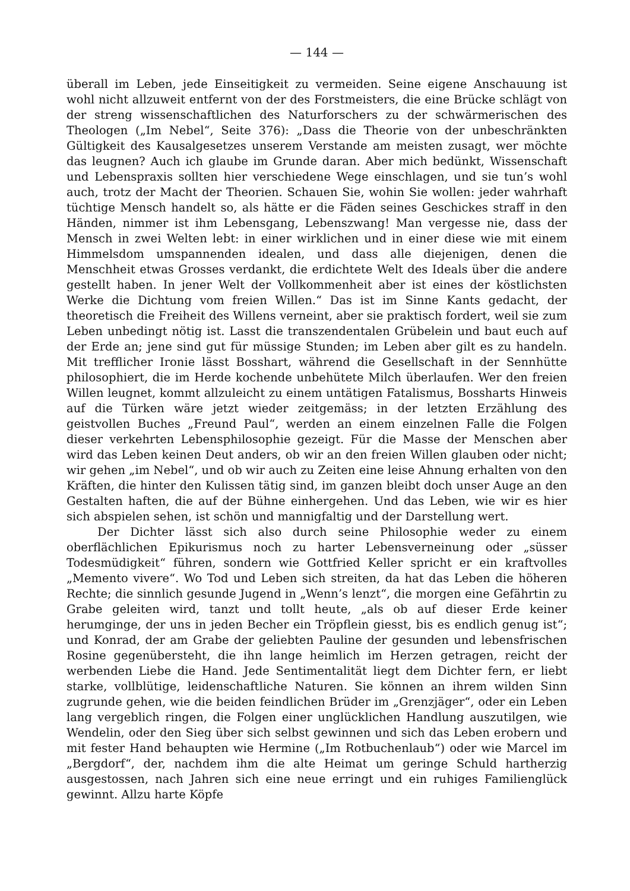— 144 —
überall im Leben, jede Einseitigkeit zu vermeiden. Seine eigene Anschauung ist wohl nicht allzuweit entfernt von der des Forstmeisters, die eine Brücke schlägt von der streng wissenschaftlichen des Naturforschers zu der schwärmerischen des Theologen („Im Nebel“, Seite 376): „Dass die Theorie von der unbeschränkten Gültigkeit des Kausalgesetzes unserem Verstande am meisten zusagt, wer möchte das leugnen? Auch ich glaube im Grunde daran. Aber mich bedünkt, Wissenschaft und Lebenspraxis sollten hier verschiedene Wege einschlagen, und sie tun’s wohl auch, trotz der Macht der Theorien. Schauen Sie, wohin Sie wollen: jeder wahrhaft tüchtige Mensch handelt so, als hätte er die Fäden seines Geschickes straff in den Händen, nimmer ist ihm Lebensgang, Lebenszwang! Man vergesse nie, dass der Mensch in zwei Welten lebt: in einer wirklichen und in einer diese wie mit einem Himmelsdom umspannenden idealen, und dass alle diejenigen, denen die Menschheit etwas Grosses verdankt, die erdichtete Welt des Ideals über die andere gestellt haben. In jener Welt der Vollkommenheit aber ist eines der köstlichsten Werke die Dichtung vom freien Willen.“ Das ist im Sinne Kants gedacht, der theoretisch die Freiheit des Willens verneint, aber sie praktisch fordert, weil sie zum Leben unbedingt nötig ist. Lasst die transzendentalen Grübelein und baut euch auf der Erde an; jene sind gut für müssige Stunden; im Leben aber gilt es zu handeln. Mit trefflicher Ironie lässt Bosshart, während die Gesellschaft in der Sennhütte philosophiert, die im Herde kochende unbehütete Milch überlaufen. Wer den freien Willen leugnet, kommt allzuleicht zu einem untätigen Fatalismus, Bossharts Hinweis auf die Türken wäre jetzt wieder zeitgemäss; in der letzten Erzählung des geistvollen Buches „Freund Paul“, werden an einem einzelnen Falle die Folgen dieser verkehrten Lebensphilosophie gezeigt. Für die Masse der Menschen aber wird das Leben keinen Deut anders, ob wir an den freien Willen glauben oder nicht; wir gehen „im Nebel“, und ob wir auch zu Zeiten eine leise Ahnung erhalten von den Kräften, die hinter den Kulissen tätig sind, im ganzen bleibt doch unser Auge an den Gestalten haften, die auf der Bühne einhergehen. Und das Leben, wie wir es hier sich abspielen sehen, ist schön und mannigfaltig und der Darstellung wert.
Der Dichter lässt sich also durch seine Philosophie weder zu einem oberflächlichen Epikurismus noch zu harter Lebensverneinung oder „süsser Todesmüdigkeit“ führen, sondern wie Gottfried Keller spricht er ein kraftvolles „Memento vivere“. Wo Tod und Leben sich streiten, da hat das Leben die höheren Rechte; die sinnlich gesunde Jugend in „Wenn’s lenzt“, die morgen eine Gefährtin zu Grabe geleiten wird, tanzt und tollt heute, „als ob auf dieser Erde keiner herumginge, der uns in jeden Becher ein Tröpflein giesst, bis es endlich genug ist“; und Konrad, der am Grabe der geliebten Pauline der gesunden und lebensfrischen Rosine gegenübersteht, die ihn lange heimlich im Herzen getragen, reicht der werbenden Liebe die Hand. Jede Sentimentalität liegt dem Dichter fern, er liebt starke, vollblütige, leidenschaftliche Naturen. Sie können an ihrem wilden Sinn zugrunde gehen, wie die beiden feindlichen Brüder im „Grenzjäger“, oder ein Leben lang vergeblich ringen, die Folgen einer unglücklichen Handlung auszutilgen, wie Wendelin, oder den Sieg über sich selbst gewinnen und sich das Leben erobern und mit fester Hand behaupten wie Hermine („Im Rotbuchenlaub“) oder wie Marcel im „Bergdorf“, der, nachdem ihm die alte Heimat um geringe Schuld hartherzig ausgestossen, nach Jahren sich eine neue erringt und ein ruhiges Familienglück gewinnt. Allzu harte Köpfe